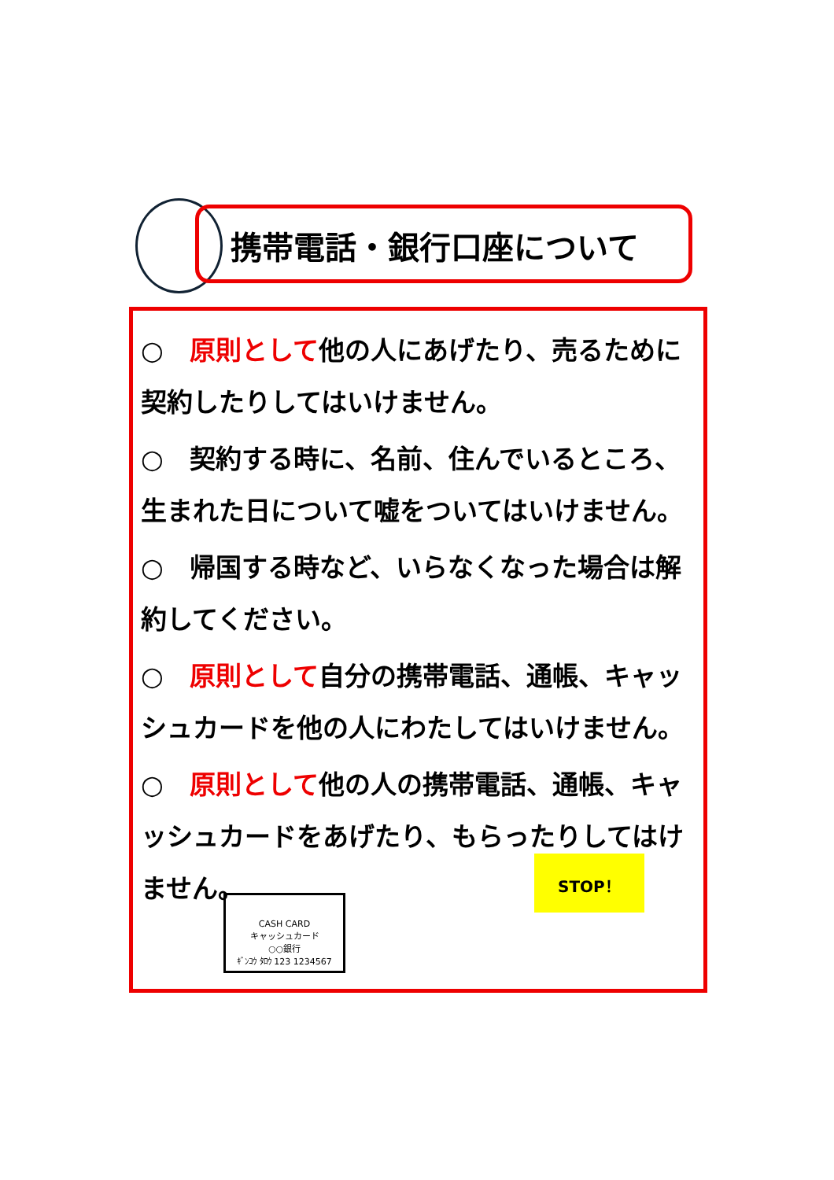携帯電話・銀行口座について
○　原則として他の人にあげたり、売るために契約したりしてはいけません。
○　契約する時に、名前、住んでいるところ、生まれた日について嘘をついてはいけません。
○　帰国する時など、いらなくなった場合は解約してください。
○　原則として自分の携帯電話、通帳、キャッシュカードを他の人にわたしてはいけません。
○　原則として他の人の携帯電話、通帳、キャッシュカードをあげたり、もらったりしてはけません。
CASH CARD
キャッシュカード
○○銀行
ｷﾞﾝｺｳ ﾀﾛｳ 123 1234567
STOP！